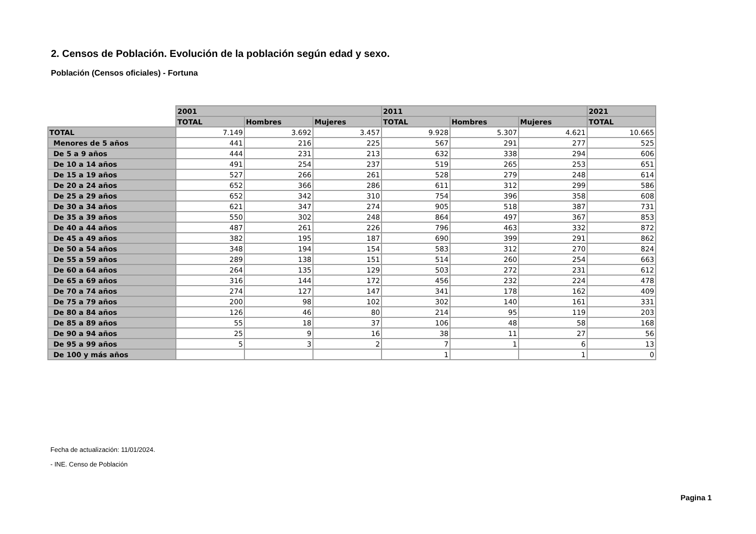2. Censos de Población. Evolución de la población según edad y sexo.
Población (Censos oficiales) - Fortuna
| | 2001 | | | 2011 | | | 2021 |
| --- | --- | --- | --- | --- | --- | --- | --- |
| | TOTAL | Hombres | Mujeres | TOTAL | Hombres | Mujeres | TOTAL |
| TOTAL | 7.149 | 3.692 | 3.457 | 9.928 | 5.307 | 4.621 | 10.665 |
| Menores de 5 años | 441 | 216 | 225 | 567 | 291 | 277 | 525 |
| De 5 a 9 años | 444 | 231 | 213 | 632 | 338 | 294 | 606 |
| De 10 a 14 años | 491 | 254 | 237 | 519 | 265 | 253 | 651 |
| De 15 a 19 años | 527 | 266 | 261 | 528 | 279 | 248 | 614 |
| De 20 a 24 años | 652 | 366 | 286 | 611 | 312 | 299 | 586 |
| De 25 a 29 años | 652 | 342 | 310 | 754 | 396 | 358 | 608 |
| De 30 a 34 años | 621 | 347 | 274 | 905 | 518 | 387 | 731 |
| De 35 a 39 años | 550 | 302 | 248 | 864 | 497 | 367 | 853 |
| De 40 a 44 años | 487 | 261 | 226 | 796 | 463 | 332 | 872 |
| De 45 a 49 años | 382 | 195 | 187 | 690 | 399 | 291 | 862 |
| De 50 a 54 años | 348 | 194 | 154 | 583 | 312 | 270 | 824 |
| De 55 a 59 años | 289 | 138 | 151 | 514 | 260 | 254 | 663 |
| De 60 a 64 años | 264 | 135 | 129 | 503 | 272 | 231 | 612 |
| De 65 a 69 años | 316 | 144 | 172 | 456 | 232 | 224 | 478 |
| De 70 a 74 años | 274 | 127 | 147 | 341 | 178 | 162 | 409 |
| De 75 a 79 años | 200 | 98 | 102 | 302 | 140 | 161 | 331 |
| De 80 a 84 años | 126 | 46 | 80 | 214 | 95 | 119 | 203 |
| De 85 a 89 años | 55 | 18 | 37 | 106 | 48 | 58 | 168 |
| De 90 a 94 años | 25 | 9 | 16 | 38 | 11 | 27 | 56 |
| De 95 a 99 años | 5 | 3 | 2 | 7 | 1 | 6 | 13 |
| De 100 y más años | | | | 1 | | 1 | 0 |
Fecha de actualización: 11/01/2024.
- INE. Censo de Población
Pagina 1